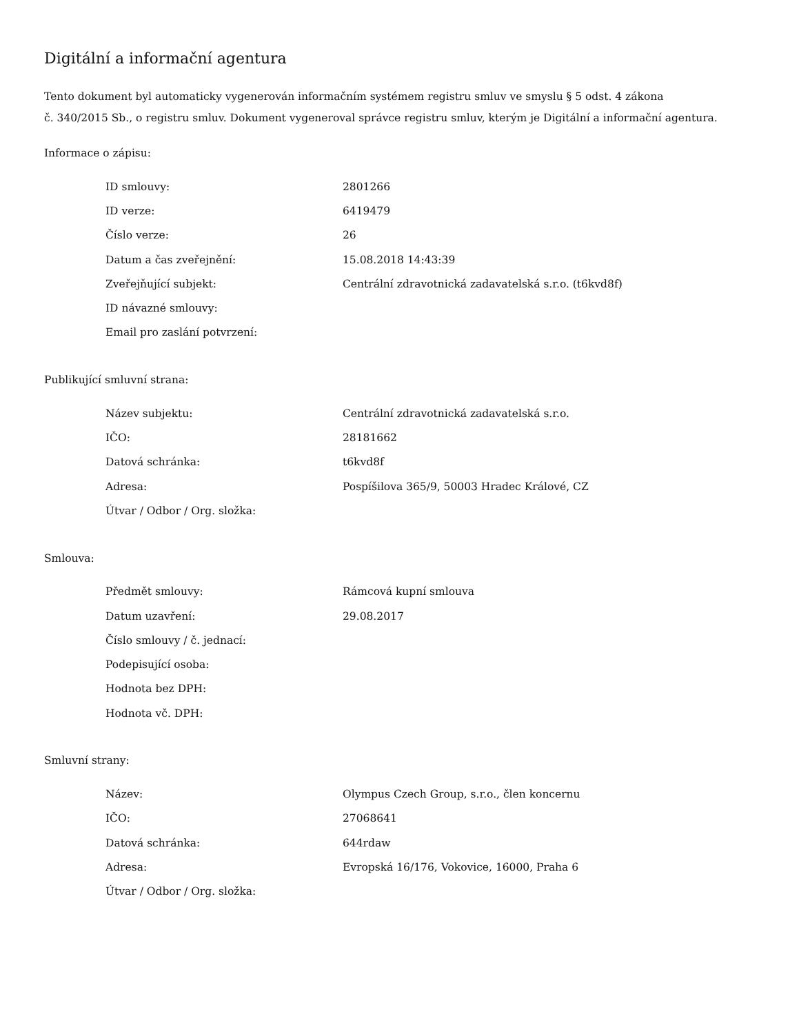Digitální a informační agentura
Tento dokument byl automaticky vygenerován informačním systémem registru smluv ve smyslu § 5 odst. 4 zákona
č. 340/2015 Sb., o registru smluv. Dokument vygeneroval správce registru smluv, kterým je Digitální a informační agentura.
Informace o zápisu:
| ID smlouvy: | 2801266 |
| ID verze: | 6419479 |
| Číslo verze: | 26 |
| Datum a čas zveřejnění: | 15.08.2018 14:43:39 |
| Zveřejňující subjekt: | Centrální zdravotnická zadavatelská s.r.o. (t6kvd8f) |
| ID návazné smlouvy: | |
| Email pro zaslání potvrzení: | |
Publikující smluvní strana:
| Název subjektu: | Centrální zdravotnická zadavatelská s.r.o. |
| IČO: | 28181662 |
| Datová schránka: | t6kvd8f |
| Adresa: | Pospíšilova 365/9, 50003 Hradec Králové, CZ |
| Útvar / Odbor / Org. složka: | |
Smlouva:
| Předmět smlouvy: | Rámcová kupní smlouva |
| Datum uzavření: | 29.08.2017 |
| Číslo smlouvy / č. jednací: | |
| Podepisující osoba: | |
| Hodnota bez DPH: | |
| Hodnota vč. DPH: | |
Smluvní strany:
| Název: | Olympus Czech Group, s.r.o., člen koncernu |
| IČO: | 27068641 |
| Datová schránka: | 644rdaw |
| Adresa: | Evropská 16/176, Vokovice, 16000, Praha 6 |
| Útvar / Odbor / Org. složka: | |